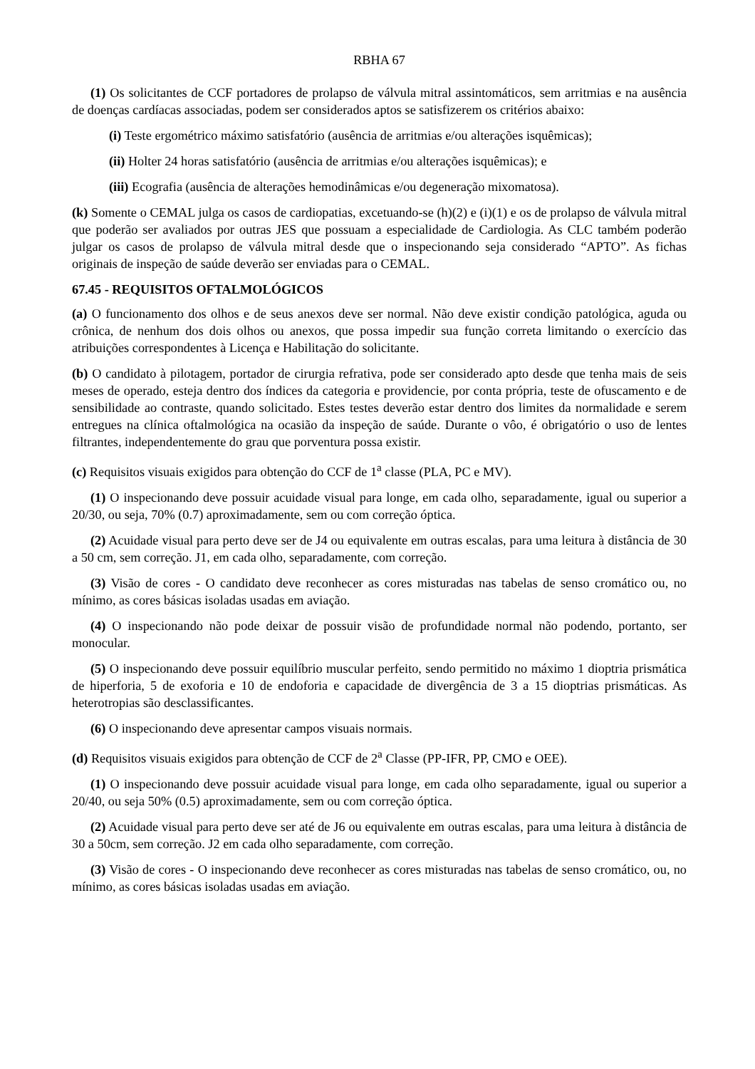RBHA 67
(1) Os solicitantes de CCF portadores de prolapso de válvula mitral assintomáticos, sem arritmias e na ausência de doenças cardíacas associadas, podem ser considerados aptos se satisfizerem os critérios abaixo:
(i) Teste ergométrico máximo satisfatório (ausência de arritmias e/ou alterações isquêmicas);
(ii) Holter 24 horas satisfatório (ausência de arritmias e/ou alterações isquêmicas); e
(iii) Ecografia (ausência de alterações hemodinâmicas e/ou degeneração mixomatosa).
(k) Somente o CEMAL julga os casos de cardiopatias, excetuando-se (h)(2) e (i)(1) e os de prolapso de válvula mitral que poderão ser avaliados por outras JES que possuam a especialidade de Cardiologia. As CLC também poderão julgar os casos de prolapso de válvula mitral desde que o inspecionando seja considerado “APTO”. As fichas originais de inspeção de saúde deverão ser enviadas para o CEMAL.
67.45 - REQUISITOS OFTALMOLÓGICOS
(a) O funcionamento dos olhos e de seus anexos deve ser normal. Não deve existir condição patológica, aguda ou crônica, de nenhum dos dois olhos ou anexos, que possa impedir sua função correta limitando o exercício das atribuições correspondentes à Licença e Habilitação do solicitante.
(b) O candidato à pilotagem, portador de cirurgia refrativa, pode ser considerado apto desde que tenha mais de seis meses de operado, esteja dentro dos índices da categoria e providencie, por conta própria, teste de ofuscamento e de sensibilidade ao contraste, quando solicitado. Estes testes deverão estar dentro dos limites da normalidade e serem entregues na clínica oftalmológica na ocasião da inspeção de saúde. Durante o vôo, é obrigatório o uso de lentes filtrantes, independentemente do grau que porventura possa existir.
(c) Requisitos visuais exigidos para obtenção do CCF de 1<sup>a</sup> classe (PLA, PC e MV).
(1) O inspecionando deve possuir acuidade visual para longe, em cada olho, separadamente, igual ou superior a 20/30, ou seja, 70% (0.7) aproximadamente, sem ou com correção óptica.
(2) Acuidade visual para perto deve ser de J4 ou equivalente em outras escalas, para uma leitura à distância de 30 a 50 cm, sem correção. J1, em cada olho, separadamente, com correção.
(3) Visão de cores - O candidato deve reconhecer as cores misturadas nas tabelas de senso cromático ou, no mínimo, as cores básicas isoladas usadas em aviação.
(4) O inspecionando não pode deixar de possuir visão de profundidade normal não podendo, portanto, ser monocular.
(5) O inspecionando deve possuir equilíbrio muscular perfeito, sendo permitido no máximo 1 dioptria prismática de hiperforia, 5 de exoforia e 10 de endoforia e capacidade de divergência de 3 a 15 dioptrias prismáticas. As heterotropias são desclassificantes.
(6) O inspecionando deve apresentar campos visuais normais.
(d) Requisitos visuais exigidos para obtenção de CCF de 2<sup>a</sup> Classe (PP-IFR, PP, CMO e OEE).
(1) O inspecionando deve possuir acuidade visual para longe, em cada olho separadamente, igual ou superior a 20/40, ou seja 50% (0.5) aproximadamente, sem ou com correção óptica.
(2) Acuidade visual para perto deve ser até de J6 ou equivalente em outras escalas, para uma leitura à distância de 30 a 50cm, sem correção. J2 em cada olho separadamente, com correção.
(3) Visão de cores - O inspecionando deve reconhecer as cores misturadas nas tabelas de senso cromático, ou, no mínimo, as cores básicas isoladas usadas em aviação.